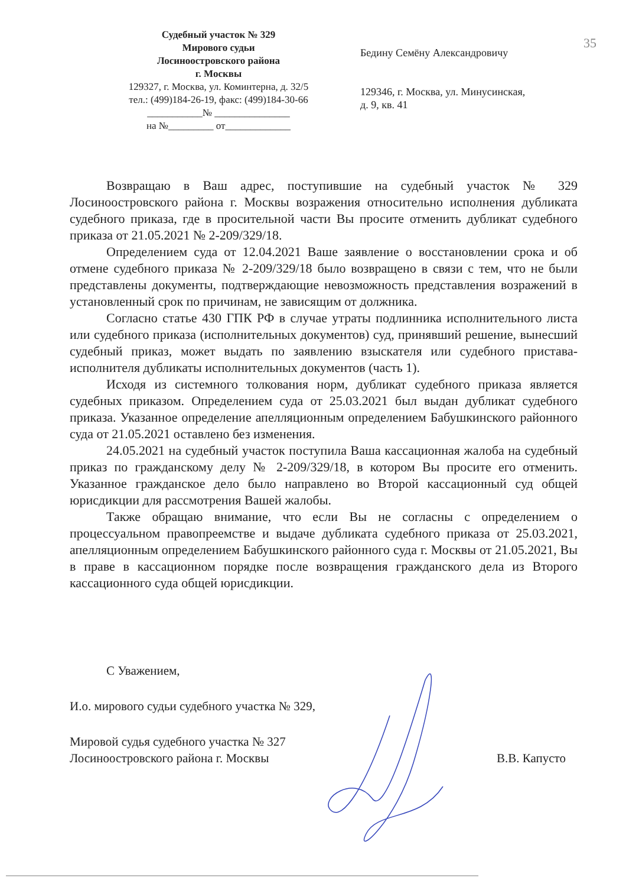35
Судебный участок № 329
Мирового судьи
Лосиноостровского района
г. Москвы
129327, г. Москва, ул. Коминтерна, д. 32/5
тел.: (499)184-26-19, факс: (499)184-30-66
___________№ _______________
на №_________ от_____________
Бедину Семёну Александровичу
129346, г. Москва, ул. Минусинская,
д. 9, кв. 41
Возвращаю в Ваш адрес, поступившие на судебный участок № 329 Лосиноостровского района г. Москвы возражения относительно исполнения дубликата судебного приказа, где в просительной части Вы просите отменить дубликат судебного приказа от 21.05.2021 № 2-209/329/18.
Определением суда от 12.04.2021 Ваше заявление о восстановлении срока и об отмене судебного приказа № 2-209/329/18 было возвращено в связи с тем, что не были представлены документы, подтверждающие невозможность представления возражений в установленный срок по причинам, не зависящим от должника.
Согласно статье 430 ГПК РФ в случае утраты подлинника исполнительного листа или судебного приказа (исполнительных документов) суд, принявший решение, вынесший судебный приказ, может выдать по заявлению взыскателя или судебного пристава-исполнителя дубликаты исполнительных документов (часть 1).
Исходя из системного толкования норм, дубликат судебного приказа является судебных приказом. Определением суда от 25.03.2021 был выдан дубликат судебного приказа. Указанное определение апелляционным определением Бабушкинского районного суда от 21.05.2021 оставлено без изменения.
24.05.2021 на судебный участок поступила Ваша кассационная жалоба на судебный приказ по гражданскому делу № 2-209/329/18, в котором Вы просите его отменить. Указанное гражданское дело было направлено во Второй кассационный суд общей юрисдикции для рассмотрения Вашей жалобы.
Также обращаю внимание, что если Вы не согласны с определением о процессуальном правопреемстве и выдаче дубликата судебного приказа от 25.03.2021, апелляционным определением Бабушкинского районного суда г. Москвы от 21.05.2021, Вы в праве в кассационном порядке после возвращения гражданского дела из Второго кассационного суда общей юрисдикции.
С Уважением,
И.о. мирового судьи судебного участка № 329,
Мировой судья судебного участка № 327
Лосиноостровского района г. Москвы
В.В. Капусто